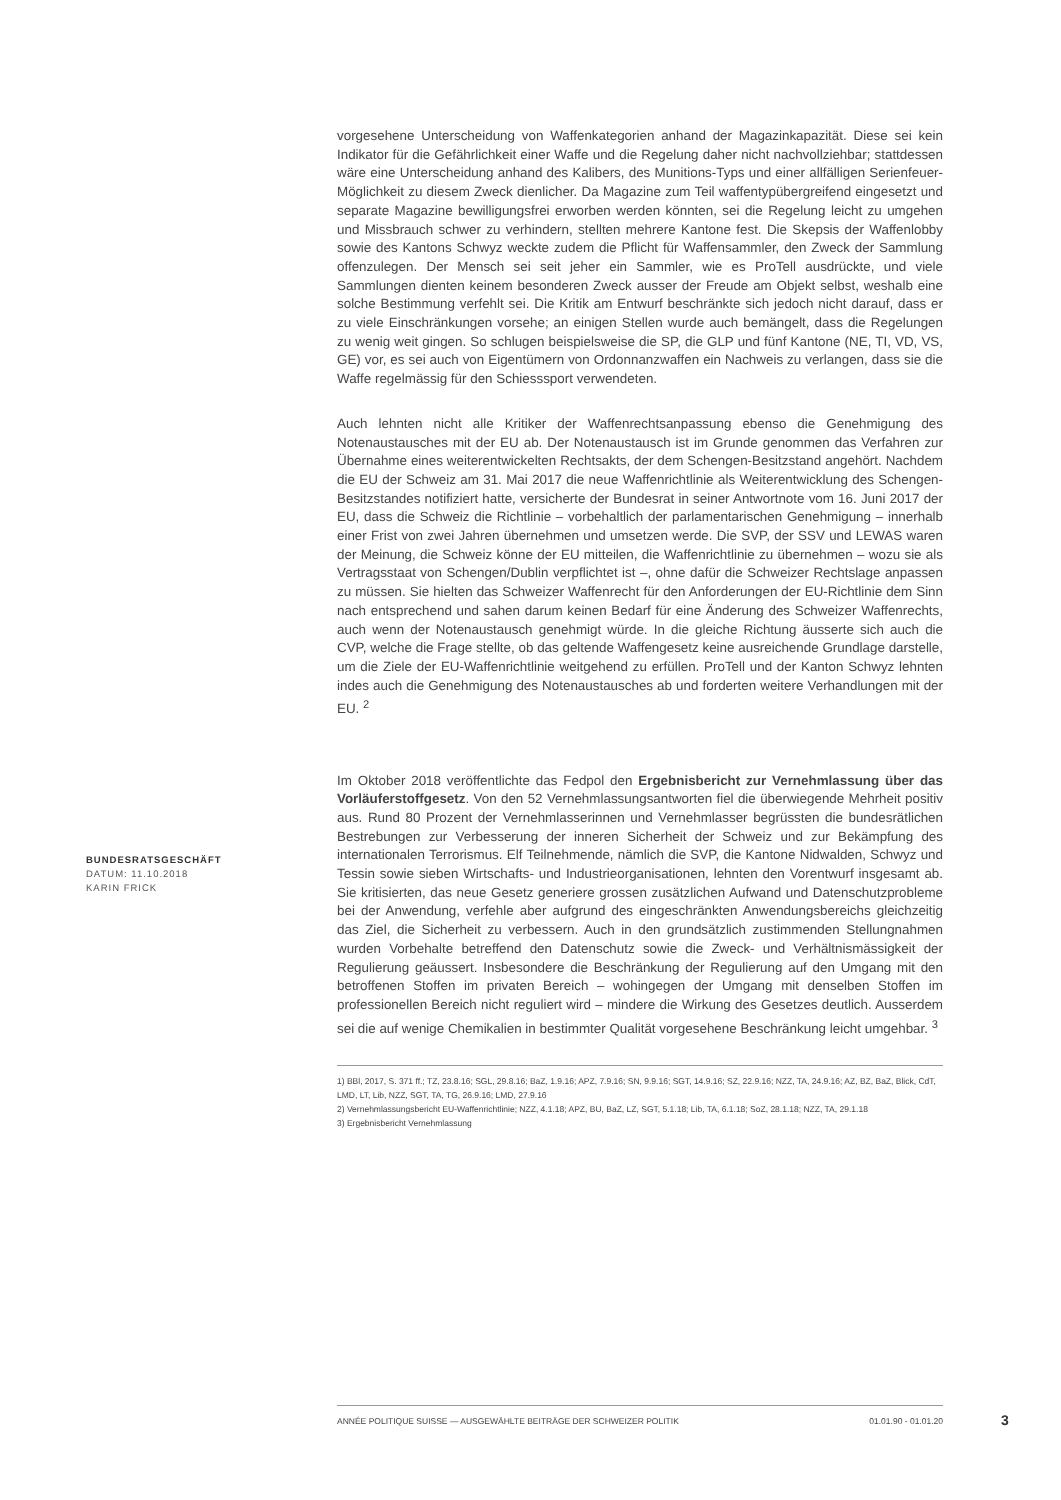vorgesehene Unterscheidung von Waffenkategorien anhand der Magazinkapazität. Diese sei kein Indikator für die Gefährlichkeit einer Waffe und die Regelung daher nicht nachvollziehbar; stattdessen wäre eine Unterscheidung anhand des Kalibers, des Munitions-Typs und einer allfälligen Serienfeuer-Möglichkeit zu diesem Zweck dienlicher. Da Magazine zum Teil waffentypübergreifend eingesetzt und separate Magazine bewilligungsfrei erworben werden könnten, sei die Regelung leicht zu umgehen und Missbrauch schwer zu verhindern, stellten mehrere Kantone fest. Die Skepsis der Waffenlobby sowie des Kantons Schwyz weckte zudem die Pflicht für Waffensammler, den Zweck der Sammlung offenzulegen. Der Mensch sei seit jeher ein Sammler, wie es ProTell ausdrückte, und viele Sammlungen dienten keinem besonderen Zweck ausser der Freude am Objekt selbst, weshalb eine solche Bestimmung verfehlt sei. Die Kritik am Entwurf beschränkte sich jedoch nicht darauf, dass er zu viele Einschränkungen vorsehe; an einigen Stellen wurde auch bemängelt, dass die Regelungen zu wenig weit gingen. So schlugen beispielsweise die SP, die GLP und fünf Kantone (NE, TI, VD, VS, GE) vor, es sei auch von Eigentümern von Ordonnanzwaffen ein Nachweis zu verlangen, dass sie die Waffe regelmässig für den Schiesssport verwendeten.
Auch lehnten nicht alle Kritiker der Waffenrechtsanpassung ebenso die Genehmigung des Notenaustausches mit der EU ab. Der Notenaustausch ist im Grunde genommen das Verfahren zur Übernahme eines weiterentwickelten Rechtsakts, der dem Schengen-Besitzstand angehört. Nachdem die EU der Schweiz am 31. Mai 2017 die neue Waffenrichtlinie als Weiterentwicklung des Schengen-Besitzstandes notifiziert hatte, versicherte der Bundesrat in seiner Antwortnote vom 16. Juni 2017 der EU, dass die Schweiz die Richtlinie – vorbehaltlich der parlamentarischen Genehmigung – innerhalb einer Frist von zwei Jahren übernehmen und umsetzen werde. Die SVP, der SSV und LEWAS waren der Meinung, die Schweiz könne der EU mitteilen, die Waffenrichtlinie zu übernehmen – wozu sie als Vertragsstaat von Schengen/Dublin verpflichtet ist –, ohne dafür die Schweizer Rechtslage anpassen zu müssen. Sie hielten das Schweizer Waffenrecht für den Anforderungen der EU-Richtlinie dem Sinn nach entsprechend und sahen darum keinen Bedarf für eine Änderung des Schweizer Waffenrechts, auch wenn der Notenaustausch genehmigt würde. In die gleiche Richtung äusserte sich auch die CVP, welche die Frage stellte, ob das geltende Waffengesetz keine ausreichende Grundlage darstelle, um die Ziele der EU-Waffenrichtlinie weitgehend zu erfüllen. ProTell und der Kanton Schwyz lehnten indes auch die Genehmigung des Notenaustausches ab und forderten weitere Verhandlungen mit der EU. <sup>2</sup>
Im Oktober 2018 veröffentlichte das Fedpol den Ergebnisbericht zur Vernehmlassung über das Vorläuferstoffgesetz. Von den 52 Vernehmlassungsantworten fiel die überwiegende Mehrheit positiv aus. Rund 80 Prozent der Vernehmlasserinnen und Vernehmlasser begrüssten die bundesrätlichen Bestrebungen zur Verbesserung der inneren Sicherheit der Schweiz und zur Bekämpfung des internationalen Terrorismus. Elf Teilnehmende, nämlich die SVP, die Kantone Nidwalden, Schwyz und Tessin sowie sieben Wirtschafts- und Industrieorganisationen, lehnten den Vorentwurf insgesamt ab. Sie kritisierten, das neue Gesetz generiere grossen zusätzlichen Aufwand und Datenschutzprobleme bei der Anwendung, verfehle aber aufgrund des eingeschränkten Anwendungsbereichs gleichzeitig das Ziel, die Sicherheit zu verbessern. Auch in den grundsätzlich zustimmenden Stellungnahmen wurden Vorbehalte betreffend den Datenschutz sowie die Zweck- und Verhältnismässigkeit der Regulierung geäussert. Insbesondere die Beschränkung der Regulierung auf den Umgang mit den betroffenen Stoffen im privaten Bereich – wohingegen der Umgang mit denselben Stoffen im professionellen Bereich nicht reguliert wird – mindere die Wirkung des Gesetzes deutlich. Ausserdem sei die auf wenige Chemikalien in bestimmter Qualität vorgesehene Beschränkung leicht umgehbar. <sup>3</sup>
1) BBl, 2017, S. 371 ff.; TZ, 23.8.16; SGL, 29.8.16; BaZ, 1.9.16; APZ, 7.9.16; SN, 9.9.16; SGT, 14.9.16; SZ, 22.9.16; NZZ, TA, 24.9.16; AZ, BZ, BaZ, Blick, CdT, LMD, LT, Lib, NZZ, SGT, TA, TG, 26.9.16; LMD, 27.9.16
2) Vernehmlassungsbericht EU-Waffenrichtlinie; NZZ, 4.1.18; APZ, BU, BaZ, LZ, SGT, 5.1.18; Lib, TA, 6.1.18; SoZ, 28.1.18; NZZ, TA, 29.1.18
3) Ergebnisbericht Vernehmlassung
BUNDESRATSGESCHÄFT
DATUM: 11.10.2018
KARIN FRICK
ANNÉE POLITIQUE SUISSE — AUSGEWÄHLTE BEITRÄGE DER SCHWEIZER POLITIK 01.01.90 - 01.01.20
3